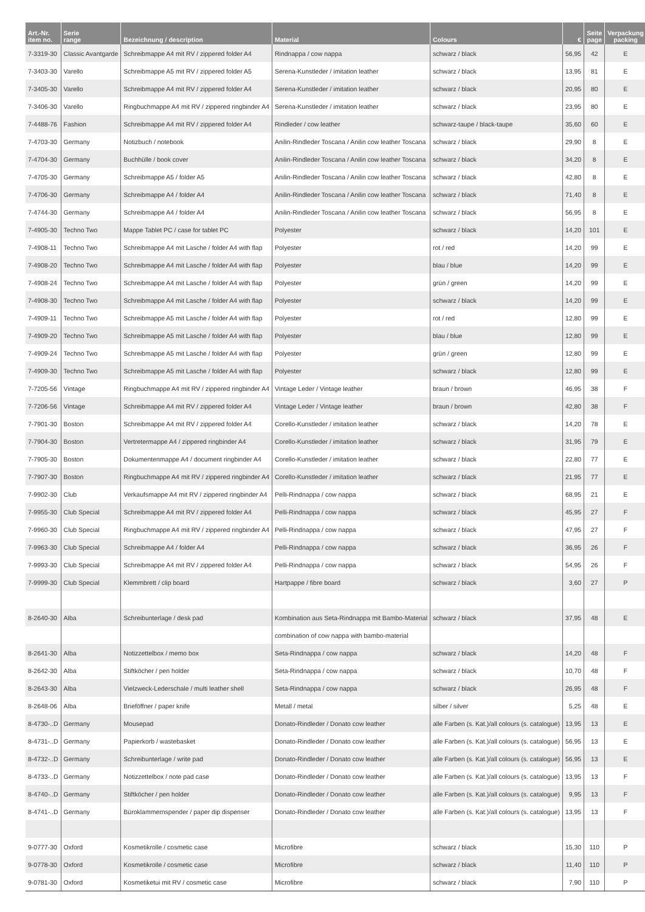| Art.-Nr. item no. | Serie range | Bezeichnung / description | Material | Colours | € | Seite page | Verpackung packing |
| --- | --- | --- | --- | --- | --- | --- | --- |
| 7-3319-30 | Classic Avantgarde | Schreibmappe A4 mit RV / zippered folder A4 | Rindnappa / cow nappa | schwarz / black | 56,95 | 42 | E |
| 7-3403-30 | Varello | Schreibmappe A5 mit RV / zippered folder A5 | Serena-Kunstleder / imitation leather | schwarz / black | 13,95 | 81 | E |
| 7-3405-30 | Varello | Schreibmappe A4 mit RV / zippered folder A4 | Serena-Kunstleder / imitation leather | schwarz / black | 20,95 | 80 | E |
| 7-3406-30 | Varello | Ringbuchmappe A4 mit RV / zippered ringbinder A4 | Serena-Kunstleder / imitation leather | schwarz / black | 23,95 | 80 | E |
| 7-4488-76 | Fashion | Schreibmappe A4 mit RV / zippered folder A4 | Rindleder / cow leather | schwarz-taupe / black-taupe | 35,60 | 60 | E |
| 7-4703-30 | Germany | Notizbuch / notebook | Anilin-Rindleder Toscana / Anilin cow leather Toscana | schwarz / black | 29,90 | 8 | E |
| 7-4704-30 | Germany | Buchhülle / book cover | Anilin-Rindleder Toscana / Anilin cow leather Toscana | schwarz / black | 34,20 | 8 | E |
| 7-4705-30 | Germany | Schreibmappe A5 / folder A5 | Anilin-Rindleder Toscana / Anilin cow leather Toscana | schwarz / black | 42,80 | 8 | E |
| 7-4706-30 | Germany | Schreibmappe A4 / folder A4 | Anilin-Rindleder Toscana / Anilin cow leather Toscana | schwarz / black | 71,40 | 8 | E |
| 7-4744-30 | Germany | Schreibmappe A4 / folder A4 | Anilin-Rindleder Toscana / Anilin cow leather Toscana | schwarz / black | 56,95 | 8 | E |
| 7-4905-30 | Techno Two | Mappe Tablet PC / case for tablet PC | Polyester | schwarz / black | 14,20 | 101 | E |
| 7-4908-11 | Techno Two | Schreibmappe A4 mit Lasche / folder A4 with flap | Polyester | rot / red | 14,20 | 99 | E |
| 7-4908-20 | Techno Two | Schreibmappe A4 mit Lasche / folder A4 with flap | Polyester | blau / blue | 14,20 | 99 | E |
| 7-4908-24 | Techno Two | Schreibmappe A4 mit Lasche / folder A4 with flap | Polyester | grün / green | 14,20 | 99 | E |
| 7-4908-30 | Techno Two | Schreibmappe A4 mit Lasche / folder A4 with flap | Polyester | schwarz / black | 14,20 | 99 | E |
| 7-4909-11 | Techno Two | Schreibmappe A5 mit Lasche / folder A4 with flap | Polyester | rot / red | 12,80 | 99 | E |
| 7-4909-20 | Techno Two | Schreibmappe A5 mit Lasche / folder A4 with flap | Polyester | blau / blue | 12,80 | 99 | E |
| 7-4909-24 | Techno Two | Schreibmappe A5 mit Lasche / folder A4 with flap | Polyester | grün / green | 12,80 | 99 | E |
| 7-4909-30 | Techno Two | Schreibmappe A5 mit Lasche / folder A4 with flap | Polyester | schwarz / black | 12,80 | 99 | E |
| 7-7205-56 | Vintage | Ringbuchmappe A4 mit RV / zippered ringbinder A4 | Vintage Leder / Vintage leather | braun / brown | 46,95 | 38 | F |
| 7-7206-56 | Vintage | Schreibmappe A4 mit RV / zippered folder A4 | Vintage Leder / Vintage leather | braun / brown | 42,80 | 38 | F |
| 7-7901-30 | Boston | Schreibmappe A4 mit RV / zippered folder A4 | Corello-Kunstleder / imitation leather | schwarz / black | 14,20 | 78 | E |
| 7-7904-30 | Boston | Vertretermappe A4 / zippered ringbinder A4 | Corello-Kunstleder / imitation leather | schwarz / black | 31,95 | 79 | E |
| 7-7905-30 | Boston | Dokumentenmappe A4 / document ringbinder A4 | Corello-Kunstleder / imitation leather | schwarz / black | 22,80 | 77 | E |
| 7-7907-30 | Boston | Ringbuchmappe A4 mit RV / zippered ringbinder A4 | Corello-Kunstleder / imitation leather | schwarz / black | 21,95 | 77 | E |
| 7-9902-30 | Club | Verkaufsmappe A4 mit RV / zippered ringbinder A4 | Pelli-Rindnappa / cow nappa | schwarz / black | 68,95 | 21 | E |
| 7-9955-30 | Club Special | Schreibmappe A4 mit RV / zippered folder A4 | Pelli-Rindnappa / cow nappa | schwarz / black | 45,95 | 27 | F |
| 7-9960-30 | Club Special | Ringbuchmappe A4 mit RV / zippered ringbinder A4 | Pelli-Rindnappa / cow nappa | schwarz / black | 47,95 | 27 | F |
| 7-9963-30 | Club Special | Schreibmappe A4 / folder A4 | Pelli-Rindnappa / cow nappa | schwarz / black | 36,95 | 26 | F |
| 7-9993-30 | Club Special | Schreibmappe A4 mit RV / zippered folder A4 | Pelli-Rindnappa / cow nappa | schwarz / black | 54,95 | 26 | F |
| 7-9999-30 | Club Special | Klemmbrett / clip board | Hartpappe / fibre board | schwarz / black | 3,60 | 27 | P |
| 8-2640-30 | Alba | Schreibunterlage / desk pad | Kombination aus Seta-Rindnappa mit Bambo-Material | schwarz / black | 37,95 | 48 | E |
| | | | combination of cow nappa with bambo-material | | | | |
| 8-2641-30 | Alba | Notizzettelbox / memo box | Seta-Rindnappa / cow nappa | schwarz / black | 14,20 | 48 | F |
| 8-2642-30 | Alba | Stiftköcher / pen holder | Seta-Rindnappa / cow nappa | schwarz / black | 10,70 | 48 | F |
| 8-2643-30 | Alba | Vielzweck-Lederschale / multi leather shell | Seta-Rindnappa / cow nappa | schwarz / black | 26,95 | 48 | F |
| 8-2648-06 | Alba | Brieföffner / paper knife | Metall / metal | silber / silver | 5,25 | 48 | E |
| 8-4730-..D | Germany | Mousepad | Donato-Rindleder / Donato cow leather | alle Farben (s. Kat.)/all colours (s. catalogue) | 13,95 | 13 | E |
| 8-4731-..D | Germany | Papierkorb / wastebasket | Donato-Rindleder / Donato cow leather | alle Farben (s. Kat.)/all colours (s. catalogue) | 56,95 | 13 | E |
| 8-4732-..D | Germany | Schreibunterlage / write pad | Donato-Rindleder / Donato cow leather | alle Farben (s. Kat.)/all colours (s. catalogue) | 56,95 | 13 | E |
| 8-4733-..D | Germany | Notizzettelbox / note pad case | Donato-Rindleder / Donato cow leather | alle Farben (s. Kat.)/all colours (s. catalogue) | 13,95 | 13 | F |
| 8-4740-..D | Germany | Stiftköcher / pen holder | Donato-Rindleder / Donato cow leather | alle Farben (s. Kat.)/all colours (s. catalogue) | 9,95 | 13 | F |
| 8-4741-..D | Germany | Büroklammernspender / paper dip dispenser | Donato-Rindleder / Donato cow leather | alle Farben (s. Kat.)/all colours (s. catalogue) | 13,95 | 13 | F |
| 9-0777-30 | Oxford | Kosmetikrolle / cosmetic case | Microfibre | schwarz / black | 15,30 | 110 | P |
| 9-0778-30 | Oxford | Kosmetikrolle / cosmetic case | Microfibre | schwarz / black | 11,40 | 110 | P |
| 9-0781-30 | Oxford | Kosmetiketui mit RV / cosmetic case | Microfibre | schwarz / black | 7,90 | 110 | P |